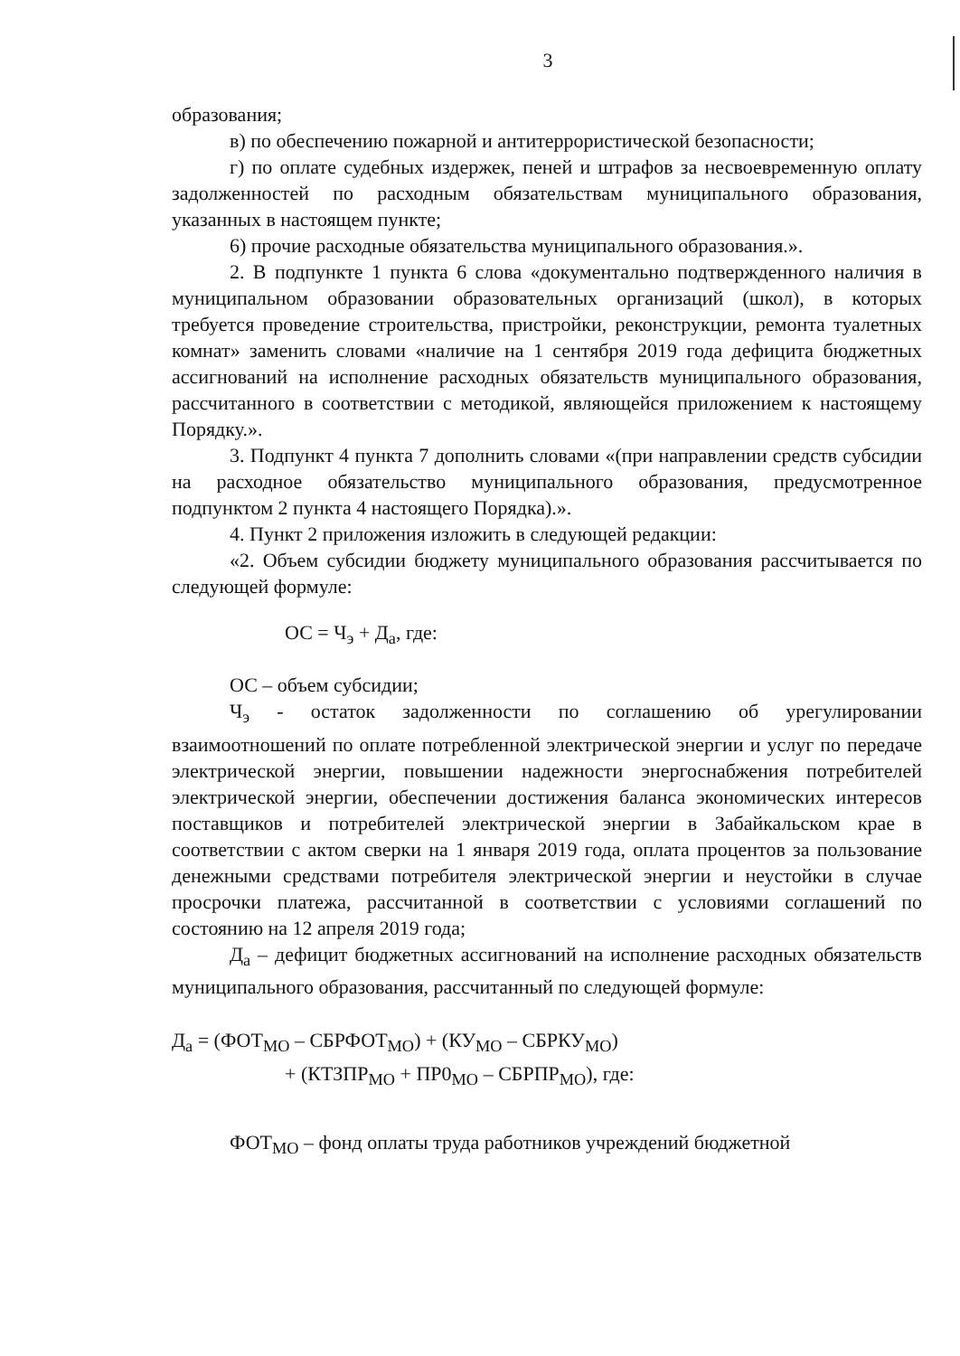3
образования;
в) по обеспечению пожарной и антитеррористической безопасности;
г) по оплате судебных издержек, пеней и штрафов за несвоевременную оплату задолженностей по расходным обязательствам муниципального образования, указанных в настоящем пункте;
6) прочие расходные обязательства муниципального образования.».
2. В подпункте 1 пункта 6 слова «документально подтвержденного наличия в муниципальном образовании образовательных организаций (школ), в которых требуется проведение строительства, пристройки, реконструкции, ремонта туалетных комнат» заменить словами «наличие на 1 сентября 2019 года дефицита бюджетных ассигнований на исполнение расходных обязательств муниципального образования, рассчитанного в соответствии с методикой, являющейся приложением к настоящему Порядку.».
3. Подпункт 4 пункта 7 дополнить словами «(при направлении средств субсидии на расходное обязательство муниципального образования, предусмотренное подпунктом 2 пункта 4 настоящего Порядка).».
4. Пункт 2 приложения изложить в следующей редакции:
«2. Объем субсидии бюджету муниципального образования рассчитывается по следующей формуле:
ОС = Ч<sub>э</sub> + Д<sub>а</sub>, где:
ОС – объем субсидии;
Ч<sub>э</sub> - остаток задолженности по соглашению об урегулировании взаимоотношений по оплате потребленной электрической энергии и услуг по передаче электрической энергии, повышении надежности энергоснабжения потребителей электрической энергии, обеспечении достижения баланса экономических интересов поставщиков и потребителей электрической энергии в Забайкальском крае в соответствии с актом сверки на 1 января 2019 года, оплата процентов за пользование денежными средствами потребителя электрической энергии и неустойки в случае просрочки платежа, рассчитанной в соответствии с условиями соглашений по состоянию на 12 апреля 2019 года;
Д<sub>а</sub> – дефицит бюджетных ассигнований на исполнение расходных обязательств муниципального образования, рассчитанный по следующей формуле:
Д<sub>а</sub> = (ФОТ<sub>МО</sub> – СБРФОТ<sub>МО</sub>) + (КУ<sub>МО</sub> – СБРКУ<sub>МО</sub>)
+ (КТЗПР<sub>МО</sub> + ПР0<sub>МО</sub> – СБРПР<sub>МО</sub>), где:
ФОТ<sub>МО</sub> – фонд оплаты труда работников учреждений бюджетной